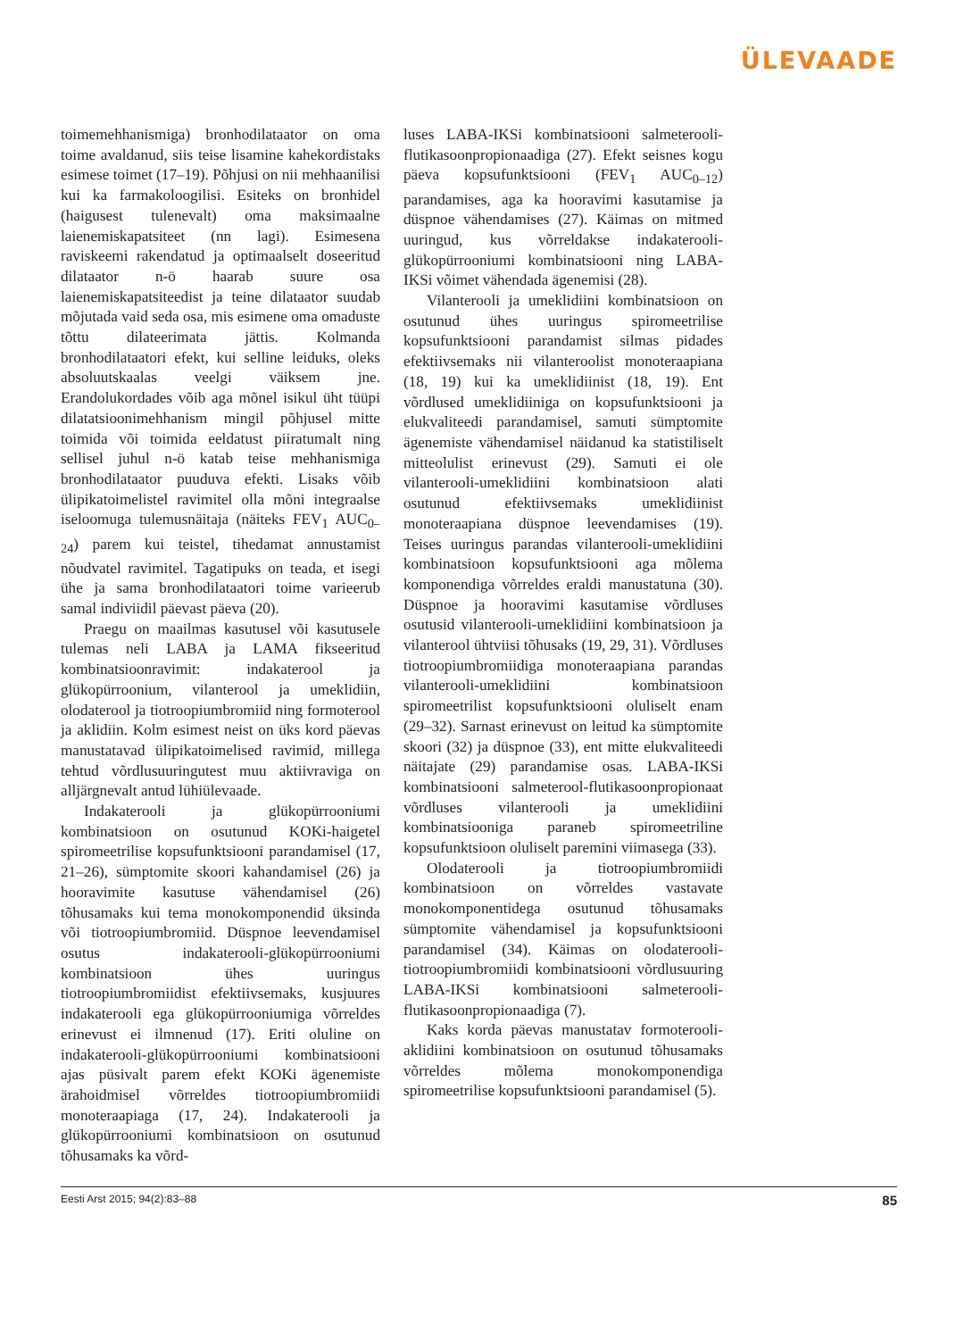ÜLEVAADE
toimemehhanismiga) bronhodilataator on oma toime avaldanud, siis teise lisamine kahekordistaks esimese toimet (17–19). Põhjusi on nii mehhaanilisi kui ka farmakoloogilisi. Esiteks on bronhidel (haigusest tulenevalt) oma maksimaalne laienemiskapatsiteet (nn lagi). Esimesena raviskeemi rakendatud ja optimaalselt doseeritud dilataator n-ö haarab suure osa laienemiskapatsiteedist ja teine dilataator suudab mõjutada vaid seda osa, mis esimene oma omaduste tõttu dilateerimata jättis. Kolmanda bronhodilataatori efekt, kui selline leiduks, oleks absoluutskaalas veelgi väiksem jne. Erandolukordades võib aga mõnel isikul üht tüüpi dilatatsioonimehhanism mingil põhjusel mitte toimida või toimida eeldatust piiratumalt ning sellisel juhul n-ö katab teise mehhanismiga bronhodilataator puuduva efekti. Lisaks võib ülipikatoimelistel ravimitel olla mõni integraalse iseloomuga tulemusnäitaja (näiteks FEV<sub>1</sub> AUC<sub>0–24</sub>) parem kui teistel, tihedamat annustamist nõudvatel ravimitel. Tagatipuks on teada, et isegi ühe ja sama bronhodilataatori toime varieerub samal indiviidil päevast päeva (20).
Praegu on maailmas kasutusel või kasutusele tulemas neli LABA ja LAMA fikseeritud kombinatsioonravimit: indakaterool ja glükopürroonium, vilanterool ja umeklidiin, olodaterool ja tiotroopiumbromiid ning formoterool ja aklidiin. Kolm esimest neist on üks kord päevas manustatavad ülipikatoimelised ravimid, millega tehtud võrdlusuuringutest muu aktiivraviga on alljärgnevalt antud lühiülevaade.
Indakaterooli ja glükopürrooniumi kombinatsioon on osutunud KOKi-haigetel spiromeetrilise kopsufunktsiooni parandamisel (17, 21–26), sümptomite skoori kahandamisel (26) ja hooravimite kasutuse vähendamisel (26) tõhusamaks kui tema monokomponendid üksinda või tiotroopiumbromiid. Düspnoe leevendamisel osutus indakaterooli-glükopürrooniumi kombinatsioon ühes uuringus tiotroopiumbromiidist efektiivsemaks, kusjuures indakaterooli ega glükopürrooniumiga võrreldes erinevust ei ilmnenud (17). Eriti oluline on indakaterooli-glükopürrooniumi kombinatsiooni ajas püsivalt parem efekt KOKi ägenemiste ärahoidmisel võrreldes tiotroopiumbromiidi monoteraapiaga (17, 24). Indakaterooli ja glükopürrooniumi kombinatsioon on osutunud tõhusamaks ka võrd-
luses LABA-IKSi kombinatsiooni salmeterooli-flutikasoonpropionaadiga (27). Efekt seisnes kogu päeva kopsufunktsiooni (FEV<sub>1</sub> AUC<sub>0–12</sub>) parandamises, aga ka hooravimi kasutamise ja düspnoe vähendamises (27). Käimas on mitmed uuringud, kus võrreldakse indakaterooli-glükopürrooniumi kombinatsiooni ning LABA-IKSi võimet vähendada ägenemisi (28).
Vilanterooli ja umeklidiini kombinatsioon on osutunud ühes uuringus spiromeetrilise kopsufunktsiooni parandamist silmas pidades efektiivsemaks nii vilanteroolist monoteraapiana (18, 19) kui ka umeklidiinist (18, 19). Ent võrdlused umeklidiiniga on kopsufunktsiooni ja elukvaliteedi parandamisel, samuti sümptomite ägenemiste vähendamisel näidanud ka statistiliselt mitteolulist erinevust (29). Samuti ei ole vilanterooli-umeklidiini kombinatsioon alati osutunud efektiivsemaks umeklidiinist monoteraapiana düspnoe leevendamises (19). Teises uuringus parandas vilanterooli-umeklidiini kombinatsioon kopsufunktsiooni aga mõlema komponendiga võrreldes eraldi manustatuna (30). Düspnoe ja hooravimi kasutamise võrdluses osutusid vilanterooli-umeklidiini kombinatsioon ja vilanterool ühtviisi tõhusaks (19, 29, 31). Võrdluses tiotroopiumbromiidiga monoteraapiana parandas vilanterooli-umeklidiini kombinatsioon spiromeetrilist kopsufunktsiooni oluliselt enam (29–32). Sarnast erinevust on leitud ka sümptomite skoori (32) ja düspnoe (33), ent mitte elukvaliteedi näitajate (29) parandamise osas. LABA-IKSi kombinatsiooni salmeterool-flutikasoonpropionaat võrdluses vilanterooli ja umeklidiini kombinatsiooniga paraneb spiromeetriline kopsufunktsioon oluliselt paremini viimasega (33).
Olodaterooli ja tiotroopiumbromiidi kombinatsioon on võrreldes vastavate monokomponentidega osutunud tõhusamaks sümptomite vähendamisel ja kopsufunktsiooni parandamisel (34). Käimas on olodaterooli-tiotroopiumbromiidi kombinatsiooni võrdlusuuring LABA-IKSi kombinatsiooni salmeterooli-flutikasoonpropionaadiga (7).
Kaks korda päevas manustatav formoterooli-aklidiini kombinatsioon on osutunud tõhusamaks võrreldes mõlema monokomponendiga spiromeetrilise kopsufunktsiooni parandamisel (5).
Eesti Arst 2015; 94(2):83–88 85